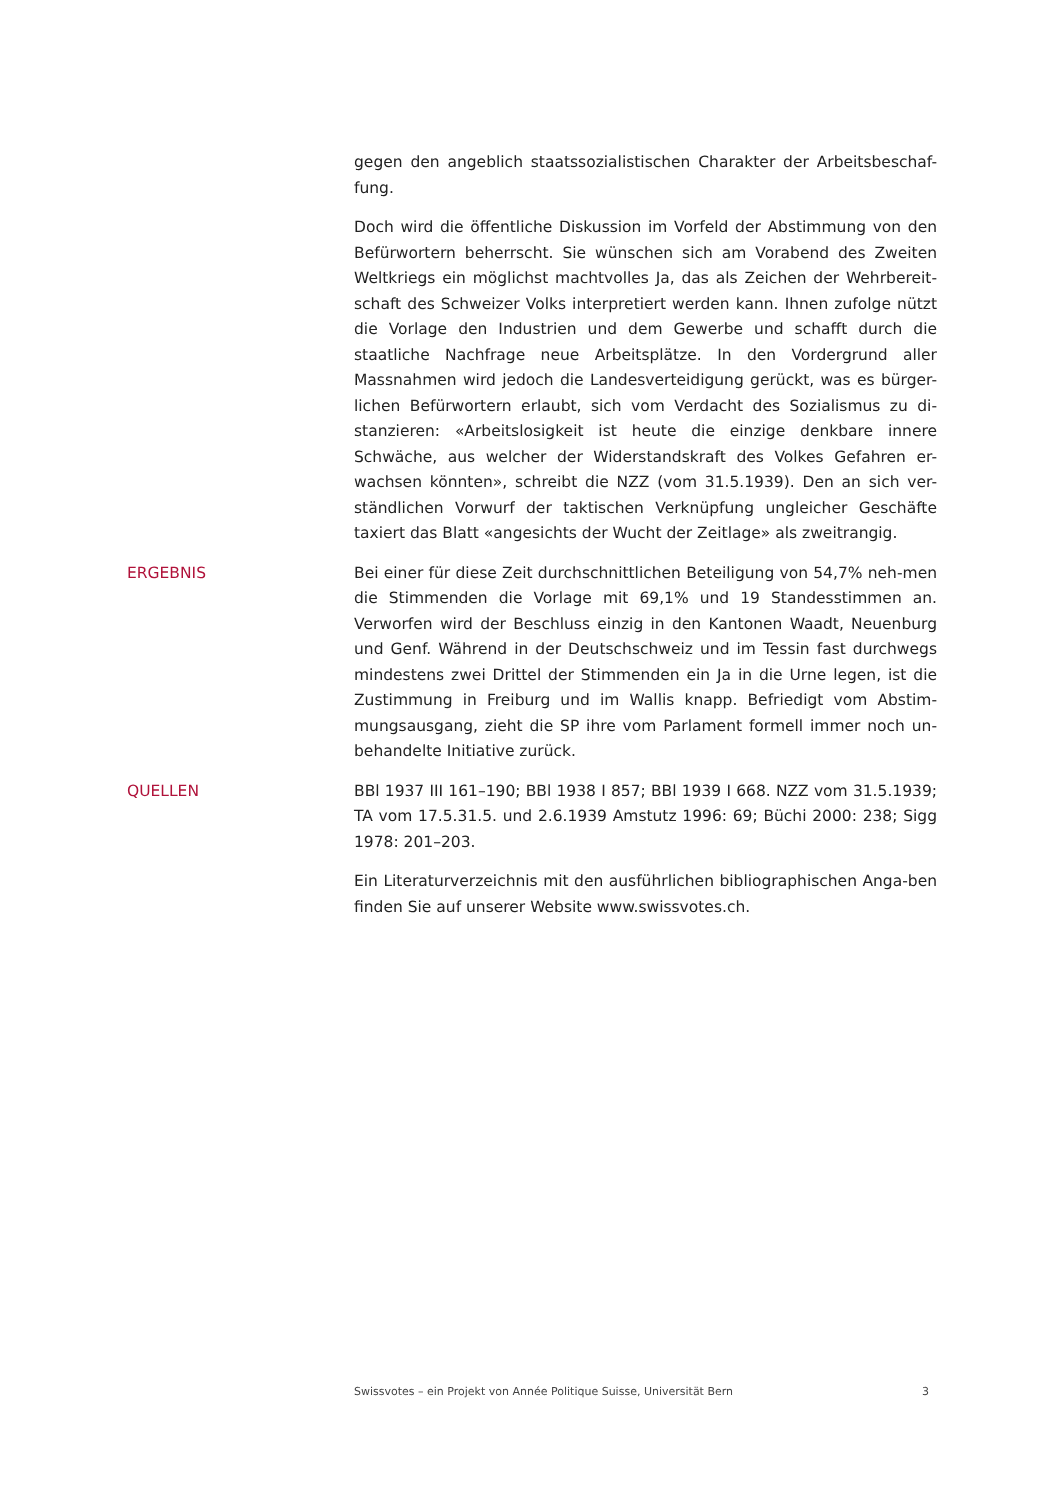gegen den angeblich staatssozialistischen Charakter der Arbeitsbeschaf-fung.
Doch wird die öffentliche Diskussion im Vorfeld der Abstimmung von den Befürwortern beherrscht. Sie wünschen sich am Vorabend des Zweiten Weltkriegs ein möglichst machtvolles Ja, das als Zeichen der Wehrbereit-schaft des Schweizer Volks interpretiert werden kann. Ihnen zufolge nützt die Vorlage den Industrien und dem Gewerbe und schafft durch die staatliche Nachfrage neue Arbeitsplätze. In den Vordergrund aller Massnahmen wird jedoch die Landesverteidigung gerückt, was es bürger-lichen Befürwortern erlaubt, sich vom Verdacht des Sozialismus zu di-stanzieren: «Arbeitslosigkeit ist heute die einzige denkbare innere Schwäche, aus welcher der Widerstandskraft des Volkes Gefahren er-wachsen könnten», schreibt die NZZ (vom 31.5.1939). Den an sich ver-ständlichen Vorwurf der taktischen Verknüpfung ungleicher Geschäfte taxiert das Blatt «angesichts der Wucht der Zeitlage» als zweitrangig.
ERGEBNIS Bei einer für diese Zeit durchschnittlichen Beteiligung von 54,7% neh-men die Stimmenden die Vorlage mit 69,1% und 19 Standesstimmen an. Verworfen wird der Beschluss einzig in den Kantonen Waadt, Neuenburg und Genf. Während in der Deutschschweiz und im Tessin fast durchwegs mindestens zwei Drittel der Stimmenden ein Ja in die Urne legen, ist die Zustimmung in Freiburg und im Wallis knapp. Befriedigt vom Abstim-mungsausgang, zieht die SP ihre vom Parlament formell immer noch un-behandelte Initiative zurück.
QUELLEN BBl 1937 III 161–190; BBl 1938 I 857; BBl 1939 I 668. NZZ vom 31.5.1939; TA vom 17.5.31.5. und 2.6.1939 Amstutz 1996: 69; Büchi 2000: 238; Sigg 1978: 201–203.
Ein Literaturverzeichnis mit den ausführlichen bibliographischen Anga-ben finden Sie auf unserer Website www.swissvotes.ch.
Swissvotes – ein Projekt von Année Politique Suisse, Universität Bern 3